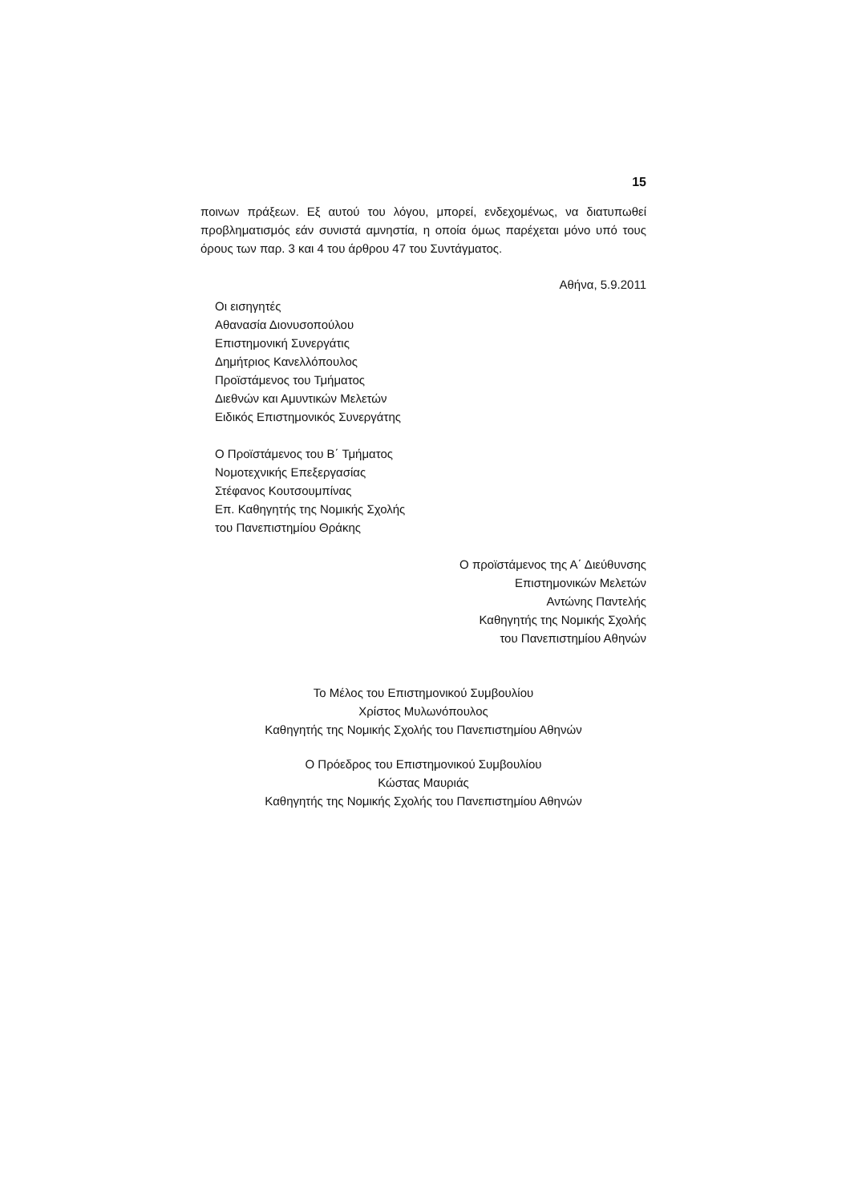15
ποινων πράξεων. Εξ αυτού του λόγου, μπορεί, ενδεχομένως, να διατυπωθεί προβληματισμός εάν συνιστά αμνηστία, η οποία όμως παρέχεται μόνο υπό τους όρους των παρ. 3 και 4 του άρθρου 47 του Συντάγματος.
Αθήνα, 5.9.2011
Οι εισηγητές
Αθανασία Διονυσοπούλου
Επιστημονική Συνεργάτις
Δημήτριος Κανελλόπουλος
Προϊστάμενος του Τμήματος
Διεθνών και Αμυντικών Μελετών
Ειδικός Επιστημονικός Συνεργάτης
Ο Προϊστάμενος του Β΄ Τμήματος
Νομοτεχνικής Επεξεργασίας
Στέφανος Κουτσουμπίνας
Επ. Καθηγητής της Νομικής Σχολής
του Πανεπιστημίου Θράκης
Ο προϊστάμενος της Α΄ Διεύθυνσης
Επιστημονικών Μελετών
Αντώνης Παντελής
Καθηγητής της Νομικής Σχολής
του Πανεπιστημίου Αθηνών
Το Μέλος του Επιστημονικού Συμβουλίου
Χρίστος Μυλωνόπουλος
Καθηγητής της Νομικής Σχολής του Πανεπιστημίου Αθηνών
Ο Πρόεδρος του Επιστημονικού Συμβουλίου
Κώστας Μαυριάς
Καθηγητής της Νομικής Σχολής του Πανεπιστημίου Αθηνών